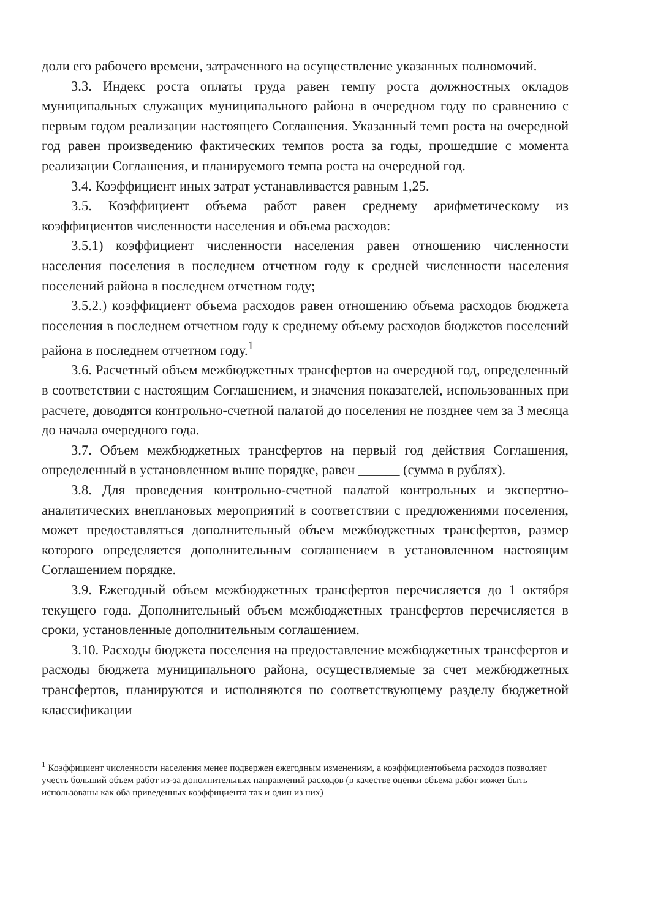доли его рабочего времени, затраченного на осуществление указанных полномочий.
3.3. Индекс роста оплаты труда равен темпу роста должностных окладов муниципальных служащих муниципального района в очередном году по сравнению с первым годом реализации настоящего Соглашения. Указанный темп роста на очередной год равен произведению фактических темпов роста за годы, прошедшие с момента реализации Соглашения, и планируемого темпа роста на очередной год.
3.4. Коэффициент иных затрат устанавливается равным 1,25.
3.5. Коэффициент объема работ равен среднему арифметическому из коэффициентов численности населения и объема расходов:
3.5.1) коэффициент численности населения равен отношению численности населения поселения в последнем отчетном году к средней численности населения поселений района в последнем отчетном году;
3.5.2.) коэффициент объема расходов равен отношению объема расходов бюджета поселения в последнем отчетном году к среднему объему расходов бюджетов поселений района в последнем отчетном году.<sup>1</sup>
3.6. Расчетный объем межбюджетных трансфертов на очередной год, определенный в соответствии с настоящим Соглашением, и значения показателей, использованных при расчете, доводятся контрольно-счетной палатой до поселения не позднее чем за 3 месяца до начала очередного года.
3.7. Объем межбюджетных трансфертов на первый год действия Соглашения, определенный в установленном выше порядке, равен ______ (сумма в рублях).
3.8. Для проведения контрольно-счетной палатой контрольных и экспертно-аналитических внеплановых мероприятий в соответствии с предложениями поселения, может предоставляться дополнительный объем межбюджетных трансфертов, размер которого определяется дополнительным соглашением в установленном настоящим Соглашением порядке.
3.9. Ежегодный объем межбюджетных трансфертов перечисляется до 1 октября текущего года. Дополнительный объем межбюджетных трансфертов перечисляется в сроки, установленные дополнительным соглашением.
3.10. Расходы бюджета поселения на предоставление межбюджетных трансфертов и расходы бюджета муниципального района, осуществляемые за счет межбюджетных трансфертов, планируются и исполняются по соответствующему разделу бюджетной классификации
<sup>1</sup> Коэффициент численности населения менее подвержен ежегодным изменениям, а коэффициентобъема расходов позволяет учесть больший объем работ из-за дополнительных направлений расходов (в качестве оценки объема работ может быть использованы как оба приведенных коэффициента так и один из них)